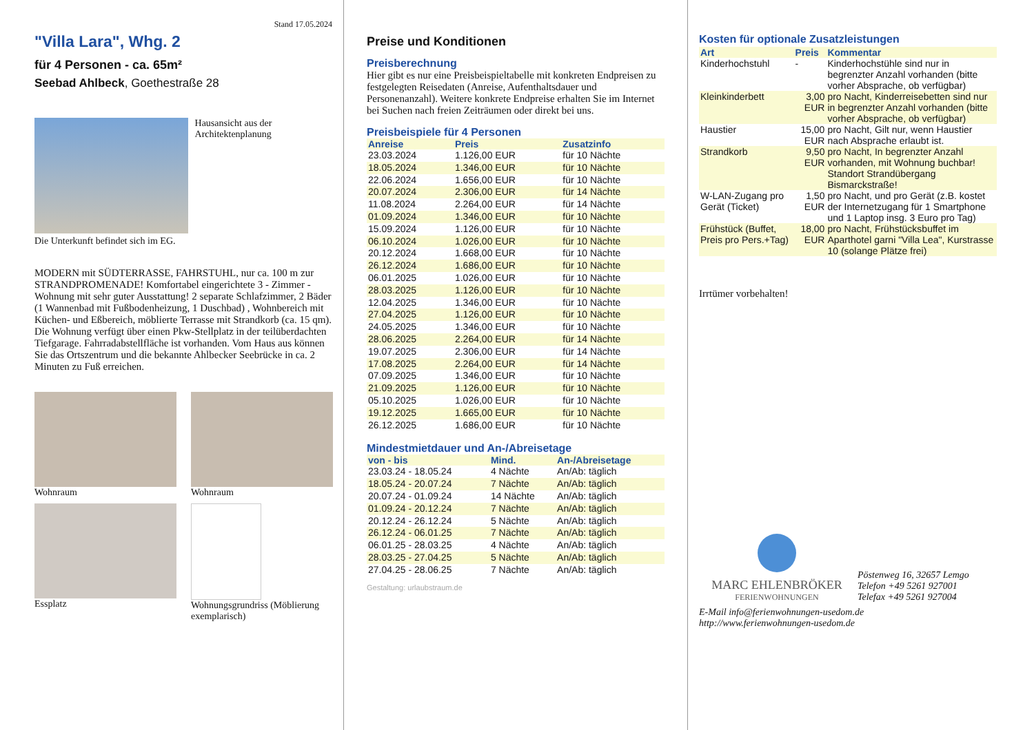Stand 17.05.2024
"Villa Lara", Whg. 2
für 4 Personen - ca. 65m²
Seebad Ahlbeck, Goethestraße 28
Hausansicht aus der Architektenplanung
Die Unterkunft befindet sich im EG.
MODERN mit SÜDTERRASSE, FAHRSTUHL, nur ca. 100 m zur STRANDPROMENADE! Komfortabel eingerichtete 3 - Zimmer - Wohnung mit sehr guter Ausstattung! 2 separate Schlafzimmer, 2 Bäder (1 Wannenbad mit Fußbodenheizung, 1 Duschbad) , Wohnbereich mit Küchen- und Eßbereich, möblierte Terrasse mit Strandkorb (ca. 15 qm). Die Wohnung verfügt über einen Pkw-Stellplatz in der teilüberdachten Tiefgarage. Fahrradabstellfläche ist vorhanden. Vom Haus aus können Sie das Ortszentrum und die bekannte Ahlbecker Seebrücke in ca. 2 Minuten zu Fuß erreichen.
Wohnraum
Wohnraum
Essplatz
Wohnungsgrundriss (Möblierung exemplarisch)
Preise und Konditionen
Preisberechnung
Hier gibt es nur eine Preisbeispieltabelle mit konkreten Endpreisen zu festgelegten Reisedaten (Anreise, Aufenthaltsdauer und Personenanzahl). Weitere konkrete Endpreise erhalten Sie im Internet bei Suchen nach freien Zeiträumen oder direkt bei uns.
Preisbeispiele für 4 Personen
| Anreise | Preis | Zusatzinfo |
| --- | --- | --- |
| 23.03.2024 | 1.126,00 EUR | für 10 Nächte |
| 18.05.2024 | 1.346,00 EUR | für 10 Nächte |
| 22.06.2024 | 1.656,00 EUR | für 10 Nächte |
| 20.07.2024 | 2.306,00 EUR | für 14 Nächte |
| 11.08.2024 | 2.264,00 EUR | für 14 Nächte |
| 01.09.2024 | 1.346,00 EUR | für 10 Nächte |
| 15.09.2024 | 1.126,00 EUR | für 10 Nächte |
| 06.10.2024 | 1.026,00 EUR | für 10 Nächte |
| 20.12.2024 | 1.668,00 EUR | für 10 Nächte |
| 26.12.2024 | 1.686,00 EUR | für 10 Nächte |
| 06.01.2025 | 1.026,00 EUR | für 10 Nächte |
| 28.03.2025 | 1.126,00 EUR | für 10 Nächte |
| 12.04.2025 | 1.346,00 EUR | für 10 Nächte |
| 27.04.2025 | 1.126,00 EUR | für 10 Nächte |
| 24.05.2025 | 1.346,00 EUR | für 10 Nächte |
| 28.06.2025 | 2.264,00 EUR | für 14 Nächte |
| 19.07.2025 | 2.306,00 EUR | für 14 Nächte |
| 17.08.2025 | 2.264,00 EUR | für 14 Nächte |
| 07.09.2025 | 1.346,00 EUR | für 10 Nächte |
| 21.09.2025 | 1.126,00 EUR | für 10 Nächte |
| 05.10.2025 | 1.026,00 EUR | für 10 Nächte |
| 19.12.2025 | 1.665,00 EUR | für 10 Nächte |
| 26.12.2025 | 1.686,00 EUR | für 10 Nächte |
Mindestmietdauer und An-/Abreisetage
| von - bis | Mind. | An-/Abreisetage |
| --- | --- | --- |
| 23.03.24 - 18.05.24 | 4 Nächte | An/Ab: täglich |
| 18.05.24 - 20.07.24 | 7 Nächte | An/Ab: täglich |
| 20.07.24 - 01.09.24 | 14 Nächte | An/Ab: täglich |
| 01.09.24 - 20.12.24 | 7 Nächte | An/Ab: täglich |
| 20.12.24 - 26.12.24 | 5 Nächte | An/Ab: täglich |
| 26.12.24 - 06.01.25 | 7 Nächte | An/Ab: täglich |
| 06.01.25 - 28.03.25 | 4 Nächte | An/Ab: täglich |
| 28.03.25 - 27.04.25 | 5 Nächte | An/Ab: täglich |
| 27.04.25 - 28.06.25 | 7 Nächte | An/Ab: täglich |
Gestaltung: urlaubstraum.de
Kosten für optionale Zusatzleistungen
| Art | Preis | Kommentar |
| --- | --- | --- |
| Kinderhochstuhl | - | Kinderhochstühle sind nur in begrenzter Anzahl vorhanden (bitte vorher Absprache, ob verfügbar) |
| Kleinkinderbett | 3,00 EUR | pro Nacht, Kinderreisebetten sind nur in begrenzter Anzahl vorhanden (bitte vorher Absprache, ob verfügbar) |
| Haustier | 15,00 EUR | pro Nacht, Gilt nur, wenn Haustier nach Absprache erlaubt ist. |
| Strandkorb | 9,50 EUR | pro Nacht, In begrenzter Anzahl vorhanden, mit Wohnung buchbar! Standort Strandübergang Bismarckstraße! |
| W-LAN-Zugang pro Gerät (Ticket) | 1,50 EUR | pro Nacht, und pro Gerät (z.B. kostet der Internetzugang für 1 Smartphone und 1 Laptop insg. 3 Euro pro Tag) |
| Frühstück (Buffet, Preis pro Pers.+Tag) | 18,00 EUR | pro Nacht, Frühstücksbuffet im Aparthotel garni "Villa Lea", Kurstrasse 10 (solange Plätze frei) |
Irrtümer vorbehalten!
MARC EHLENBRÖKER
FERIENWOHNUNGEN
Pöstenweg 16, 32657 Lemgo
Telefon +49 5261 927001
Telefax +49 5261 927004
E-Mail info@ferienwohnungen-usedom.de
http://www.ferienwohnungen-usedom.de